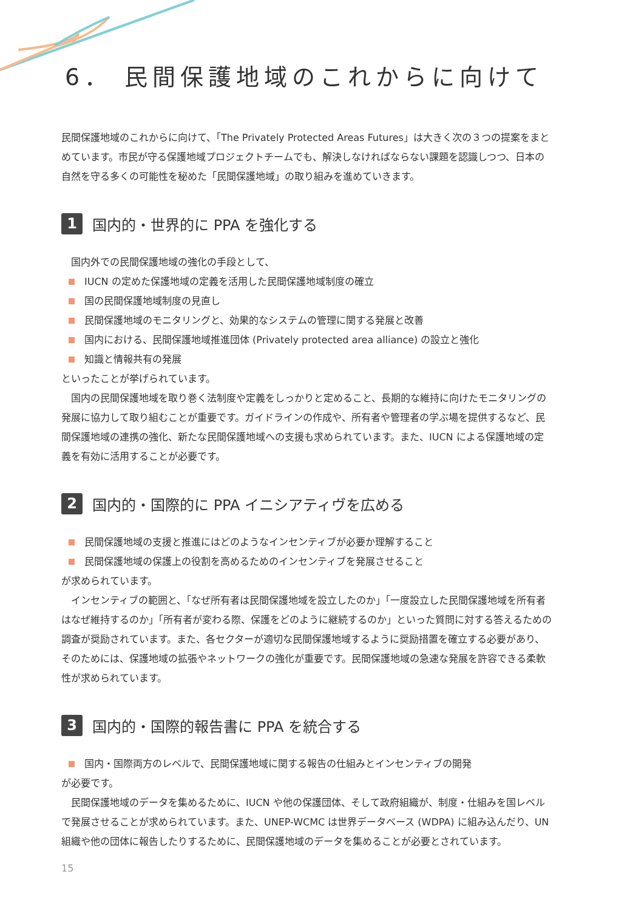6． 民間保護地域のこれからに向けて
民間保護地域のこれからに向けて、「The Privately Protected Areas Futures」は大きく次の３つの提案をまとめています。市民が守る保護地域プロジェクトチームでも、解決しなければならない課題を認識しつつ、日本の自然を守る多くの可能性を秘めた「民間保護地域」の取り組みを進めていきます。
1 国内的・世界的に PPA を強化する
国内外での民間保護地域の強化の手段として、
IUCN の定めた保護地域の定義を活用した民間保護地域制度の確立
国の民間保護地域制度の見直し
民間保護地域のモニタリングと、効果的なシステムの管理に関する発展と改善
国内における、民間保護地域推進団体 (Privately protected area alliance) の設立と強化
知識と情報共有の発展
といったことが挙げられています。
国内の民間保護地域を取り巻く法制度や定義をしっかりと定めること、長期的な維持に向けたモニタリングの発展に協力して取り組むことが重要です。ガイドラインの作成や、所有者や管理者の学ぶ場を提供するなど、民間保護地域の連携の強化、新たな民間保護地域への支援も求められています。また、IUCN による保護地域の定義を有効に活用することが必要です。
2 国内的・国際的に PPA イニシアティヴを広める
民間保護地域の支援と推進にはどのようなインセンティブが必要か理解すること
民間保護地域の保護上の役割を高めるためのインセンティブを発展させること
が求められています。
インセンティブの範囲と、「なぜ所有者は民間保護地域を設立したのか」「一度設立した民間保護地域を所有者はなぜ維持するのか」「所有者が変わる際、保護をどのように継続するのか」といった質問に対する答えるための調査が奨励されています。また、各セクターが適切な民間保護地域するように奨励措置を確立する必要があり、そのためには、保護地域の拡張やネットワークの強化が重要です。民間保護地域の急速な発展を許容できる柔軟性が求められています。
3 国内的・国際的報告書に PPA を統合する
国内・国際両方のレベルで、民間保護地域に関する報告の仕組みとインセンティブの開発
が必要です。
民間保護地域のデータを集めるために、IUCN や他の保護団体、そして政府組織が、制度・仕組みを国レベルで発展させることが求められています。また、UNEP-WCMC は世界データベース (WDPA) に組み込んだり、UN 組織や他の団体に報告したりするために、民間保護地域のデータを集めることが必要とされています。
15